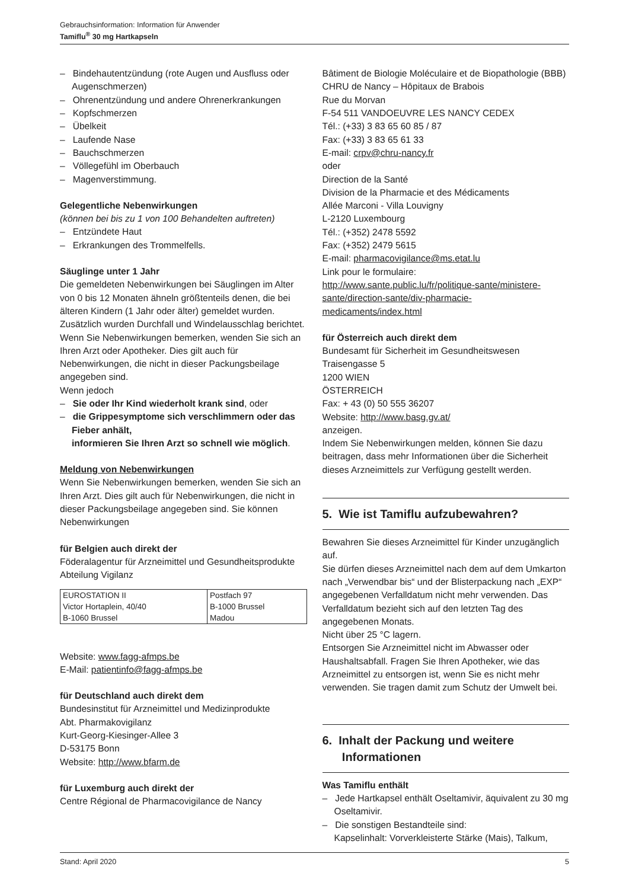Gebrauchsinformation: Information für Anwender
Tamiflu<sup>®</sup> 30 mg Hartkapseln
– Bindehautentzündung (rote Augen und Ausfluss oder Augenschmerzen)
– Ohrenentzündung und andere Ohrenerkrankungen
– Kopfschmerzen
– Übelkeit
– Laufende Nase
– Bauchschmerzen
– Völlegefühl im Oberbauch
– Magenverstimmung.
Gelegentliche Nebenwirkungen
(können bei bis zu 1 von 100 Behandelten auftreten)
– Entzündete Haut
– Erkrankungen des Trommelfells.
Säuglinge unter 1 Jahr
Die gemeldeten Nebenwirkungen bei Säuglingen im Alter von 0 bis 12 Monaten ähneln größtenteils denen, die bei älteren Kindern (1 Jahr oder älter) gemeldet wurden. Zusätzlich wurden Durchfall und Windelausschlag berichtet.
Wenn Sie Nebenwirkungen bemerken, wenden Sie sich an Ihren Arzt oder Apotheker. Dies gilt auch für Nebenwirkungen, die nicht in dieser Packungsbeilage angegeben sind.
Wenn jedoch
– Sie oder Ihr Kind wiederholt krank sind, oder
– die Grippesymptome sich verschlimmern oder das Fieber anhält,
informieren Sie Ihren Arzt so schnell wie möglich.
Meldung von Nebenwirkungen
Wenn Sie Nebenwirkungen bemerken, wenden Sie sich an Ihren Arzt. Dies gilt auch für Nebenwirkungen, die nicht in dieser Packungsbeilage angegeben sind. Sie können Nebenwirkungen
für Belgien auch direkt der
Föderalagentur für Arzneimittel und Gesundheitsprodukte
Abteilung Vigilanz
| EUROSTATION II Victor Hortaplein, 40/40 B-1060 Brussel | Postfach 97 B-1000 Brussel Madou |
Website: www.fagg-afmps.be
E-Mail: patientinfo@fagg-afmps.be
für Deutschland auch direkt dem
Bundesinstitut für Arzneimittel und Medizinprodukte
Abt. Pharmakovigilanz
Kurt-Georg-Kiesinger-Allee 3
D-53175 Bonn
Website: http://www.bfarm.de
für Luxemburg auch direkt der
Centre Régional de Pharmacovigilance de Nancy
Bâtiment de Biologie Moléculaire et de Biopathologie (BBB)
CHRU de Nancy – Hôpitaux de Brabois
Rue du Morvan
F-54 511 VANDOEUVRE LES NANCY CEDEX
Tél.: (+33) 3 83 65 60 85 / 87
Fax: (+33) 3 83 65 61 33
E-mail: crpv@chru-nancy.fr
oder
Direction de la Santé
Division de la Pharmacie et des Médicaments
Allée Marconi - Villa Louvigny
L-2120 Luxembourg
Tél.: (+352) 2478 5592
Fax: (+352) 2479 5615
E-mail: pharmacovigilance@ms.etat.lu
Link pour le formulaire: http://www.sante.public.lu/fr/politique-sante/ministere-sante/direction-sante/div-pharmacie-medicaments/index.html
für Österreich auch direkt dem
Bundesamt für Sicherheit im Gesundheitswesen
Traisengasse 5
1200 WIEN
ÖSTERREICH
Fax: + 43 (0) 50 555 36207
Website: http://www.basg.gv.at/
anzeigen.
Indem Sie Nebenwirkungen melden, können Sie dazu beitragen, dass mehr Informationen über die Sicherheit dieses Arzneimittels zur Verfügung gestellt werden.
5. Wie ist Tamiflu aufzubewahren?
Bewahren Sie dieses Arzneimittel für Kinder unzugänglich auf.
Sie dürfen dieses Arzneimittel nach dem auf dem Umkarton nach „Verwendbar bis“ und der Blisterpackung nach „EXP“ angegebenen Verfalldatum nicht mehr verwenden. Das Verfalldatum bezieht sich auf den letzten Tag des angegebenen Monats.
Nicht über 25 °C lagern.
Entsorgen Sie Arzneimittel nicht im Abwasser oder Haushaltsabfall. Fragen Sie Ihren Apotheker, wie das Arzneimittel zu entsorgen ist, wenn Sie es nicht mehr verwenden. Sie tragen damit zum Schutz der Umwelt bei.
6. Inhalt der Packung und weitere
Informationen
Was Tamiflu enthält
– Jede Hartkapsel enthält Oseltamivir, äquivalent zu 30 mg Oseltamivir.
– Die sonstigen Bestandteile sind:
Kapselinhalt: Vorverkleisterte Stärke (Mais), Talkum,
Stand: April 2020 5